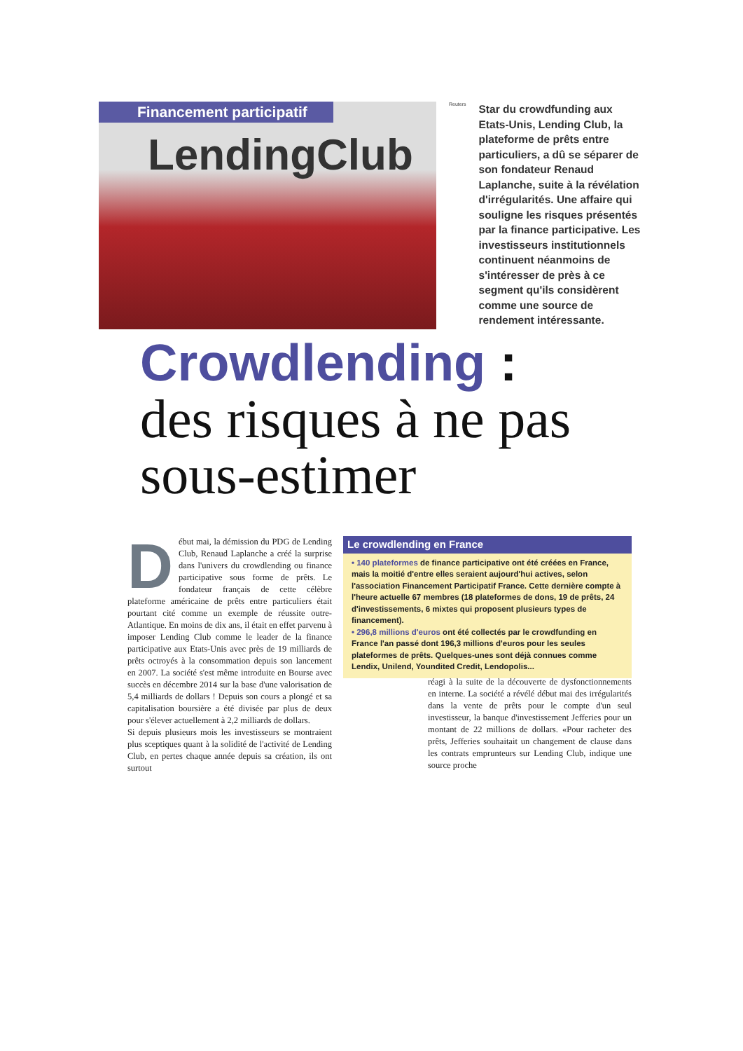Financement participatif
LendingClub
Reuters
Star du crowdfunding aux Etats-Unis, Lending Club, la plateforme de prêts entre particuliers, a dû se séparer de son fondateur Renaud Laplanche, suite à la révélation d'irrégularités. Une affaire qui souligne les risques présentés par la finance participative. Les investisseurs institutionnels continuent néanmoins de s'intéresser de près à ce segment qu'ils considèrent comme une source de rendement intéressante.
Crowdlending :
des risques à ne pas sous-estimer
Début mai, la démission du PDG de Lending Club, Renaud Laplanche a créé la surprise dans l'univers du crowdlending ou finance participative sous forme de prêts. Le fondateur français de cette célèbre plateforme américaine de prêts entre particuliers était pourtant cité comme un exemple de réussite outre-Atlantique. En moins de dix ans, il était en effet parvenu à imposer Lending Club comme le leader de la finance participative aux Etats-Unis avec près de 19 milliards de prêts octroyés à la consommation depuis son lancement en 2007. La société s'est même introduite en Bourse avec succès en décembre 2014 sur la base d'une valorisation de 5,4 milliards de dollars ! Depuis son cours a plongé et sa capitalisation boursière a été divisée par plus de deux pour s'élever actuellement à 2,2 milliards de dollars.
Si depuis plusieurs mois les investisseurs se montraient plus sceptiques quant à la solidité de l'activité de Lending Club, en pertes chaque année depuis sa création, ils ont surtout
Le crowdlending en France
• 140 plateformes de finance participative ont été créées en France, mais la moitié d'entre elles seraient aujourd'hui actives, selon l'association Financement Participatif France. Cette dernière compte à l'heure actuelle 67 membres (18 plateformes de dons, 19 de prêts, 24 d'investissements, 6 mixtes qui proposent plusieurs types de financement).
• 296,8 millions d'euros ont été collectés par le crowdfunding en France l'an passé dont 196,3 millions d'euros pour les seules plateformes de prêts. Quelques-unes sont déjà connues comme Lendix, Unilend, Youndited Credit, Lendopolis...
réagi à la suite de la découverte de dysfonctionnements en interne. La société a révélé début mai des irrégularités dans la vente de prêts pour le compte d'un seul investisseur, la banque d'investissement Jefferies pour un montant de 22 millions de dollars. «Pour racheter des prêts, Jefferies souhaitait un changement de clause dans les contrats emprunteurs sur Lending Club, indique une source proche